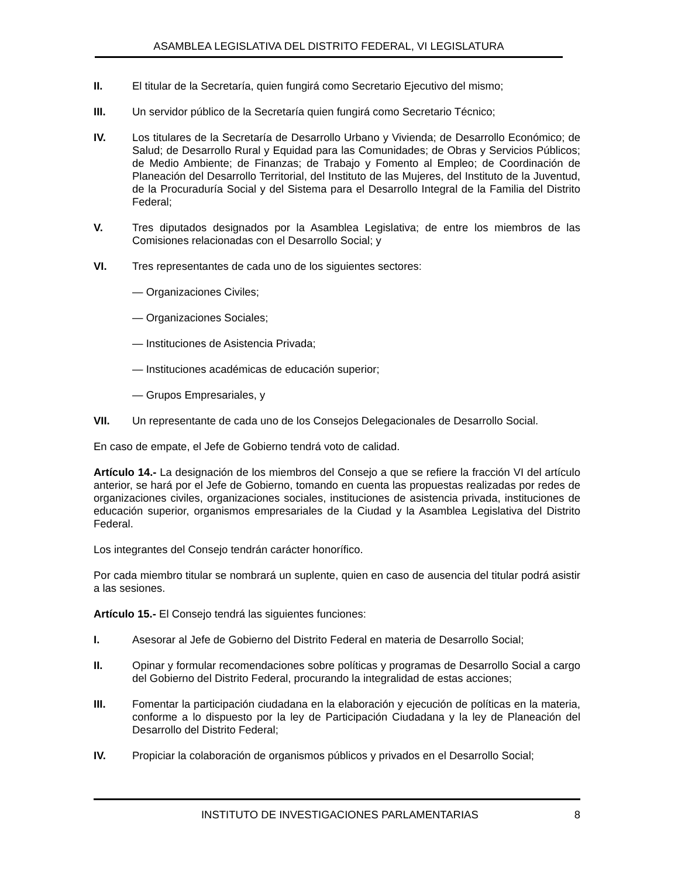ASAMBLEA LEGISLATIVA DEL DISTRITO FEDERAL, VI LEGISLATURA
II. El titular de la Secretaría, quien fungirá como Secretario Ejecutivo del mismo;
III. Un servidor público de la Secretaría quien fungirá como Secretario Técnico;
IV. Los titulares de la Secretaría de Desarrollo Urbano y Vivienda; de Desarrollo Económico; de Salud; de Desarrollo Rural y Equidad para las Comunidades; de Obras y Servicios Públicos; de Medio Ambiente; de Finanzas; de Trabajo y Fomento al Empleo; de Coordinación de Planeación del Desarrollo Territorial, del Instituto de las Mujeres, del Instituto de la Juventud, de la Procuraduría Social y del Sistema para el Desarrollo Integral de la Familia del Distrito Federal;
V. Tres diputados designados por la Asamblea Legislativa; de entre los miembros de las Comisiones relacionadas con el Desarrollo Social; y
VI. Tres representantes de cada uno de los siguientes sectores:
— Organizaciones Civiles;
— Organizaciones Sociales;
— Instituciones de Asistencia Privada;
— Instituciones académicas de educación superior;
— Grupos Empresariales, y
VII. Un representante de cada uno de los Consejos Delegacionales de Desarrollo Social.
En caso de empate, el Jefe de Gobierno tendrá voto de calidad.
Artículo 14.- La designación de los miembros del Consejo a que se refiere la fracción VI del artículo anterior, se hará por el Jefe de Gobierno, tomando en cuenta las propuestas realizadas por redes de organizaciones civiles, organizaciones sociales, instituciones de asistencia privada, instituciones de educación superior, organismos empresariales de la Ciudad y la Asamblea Legislativa del Distrito Federal.
Los integrantes del Consejo tendrán carácter honorífico.
Por cada miembro titular se nombrará un suplente, quien en caso de ausencia del titular podrá asistir a las sesiones.
Artículo 15.- El Consejo tendrá las siguientes funciones:
I. Asesorar al Jefe de Gobierno del Distrito Federal en materia de Desarrollo Social;
II. Opinar y formular recomendaciones sobre políticas y programas de Desarrollo Social a cargo del Gobierno del Distrito Federal, procurando la integralidad de estas acciones;
III. Fomentar la participación ciudadana en la elaboración y ejecución de políticas en la materia, conforme a lo dispuesto por la ley de Participación Ciudadana y la ley de Planeación del Desarrollo del Distrito Federal;
IV. Propiciar la colaboración de organismos públicos y privados en el Desarrollo Social;
INSTITUTO DE INVESTIGACIONES PARLAMENTARIAS 8